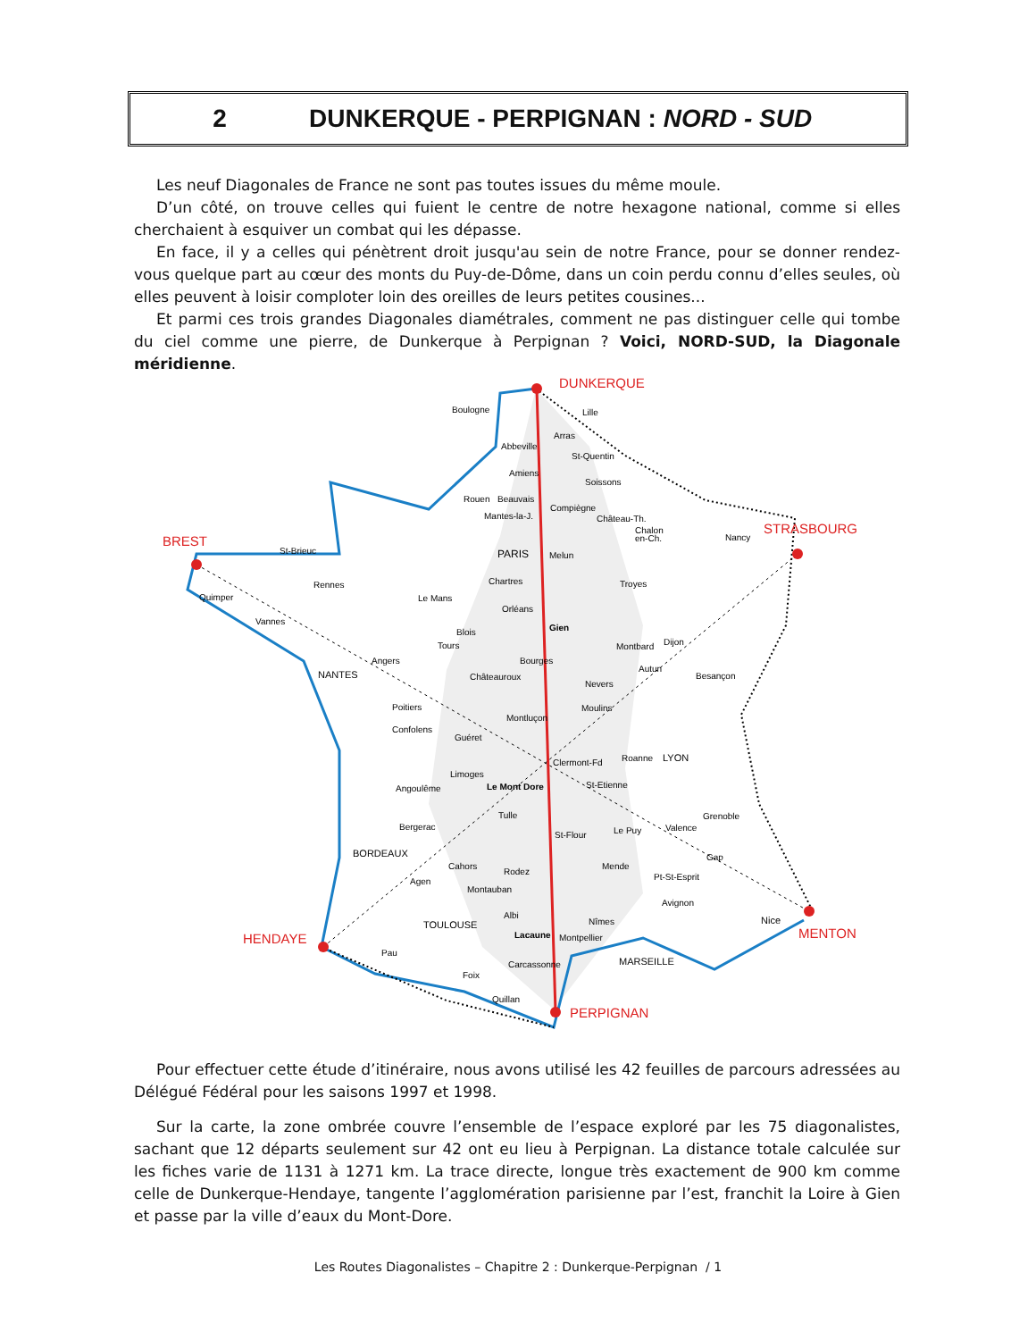2 DUNKERQUE - PERPIGNAN : NORD - SUD
Les neuf Diagonales de France ne sont pas toutes issues du même moule.
D’un côté, on trouve celles qui fuient le centre de notre hexagone national, comme si elles cherchaient à esquiver un combat qui les dépasse.
En face, il y a celles qui pénètrent droit jusqu'au sein de notre France, pour se donner rendez-vous quelque part au cœur des monts du Puy-de-Dôme, dans un coin perdu connu d’elles seules, où elles peuvent à loisir comploter loin des oreilles de leurs petites cousines...
Et parmi ces trois grandes Diagonales diamétrales, comment ne pas distinguer celle qui tombe du ciel comme une pierre, de Dunkerque à Perpignan ? Voici, NORD-SUD, la Diagonale méridienne.
DUNKERQUE
BREST
STRASBOURG
HENDAYE
MENTON
PERPIGNAN
Boulogne
Lille
Arras
Abbeville
St-Quentin
Amiens
Soissons
Rouen
Beauvais
Compiègne
Mantes-la-J.
Château-Th.
Chalon
en-Ch.
Nancy
St-Brieuc
PARIS
Melun
Chartres
Rennes
Troyes
Le Mans
Quimper
Orléans
Vannes
Gien
Blois
Tours
Montbard
Dijon
Angers
Bourges
Autun
NANTES
Châteauroux
Besançon
Nevers
Poitiers
Moulins
Montluçon
Confolens
Guéret
LYON
Roanne
Clermont-Fd
Limoges
St-Etienne
Angoulême
Le Mont Dore
Grenoble
Tulle
Bergerac
Valence
Le Puy
St-Flour
BORDEAUX
Gap
Cahors
Mende
Rodez
Pt-St-Esprit
Agen
Montauban
Avignon
Albi
Nice
Nîmes
TOULOUSE
Lacaune
Montpellier
Pau
MARSEILLE
Carcassonne
Foix
Quillan
Pour effectuer cette étude d’itinéraire, nous avons utilisé les 42 feuilles de parcours adressées au Délégué Fédéral pour les saisons 1997 et 1998.
Sur la carte, la zone ombrée couvre l’ensemble de l’espace exploré par les 75 diagonalistes, sachant que 12 départs seulement sur 42 ont eu lieu à Perpignan. La distance totale calculée sur les fiches varie de 1131 à 1271 km. La trace directe, longue très exactement de 900 km comme celle de Dunkerque-Hendaye, tangente l’agglomération parisienne par l’est, franchit la Loire à Gien et passe par la ville d’eaux du Mont-Dore.
Les Routes Diagonalistes – Chapitre 2 : Dunkerque-Perpignan / 1